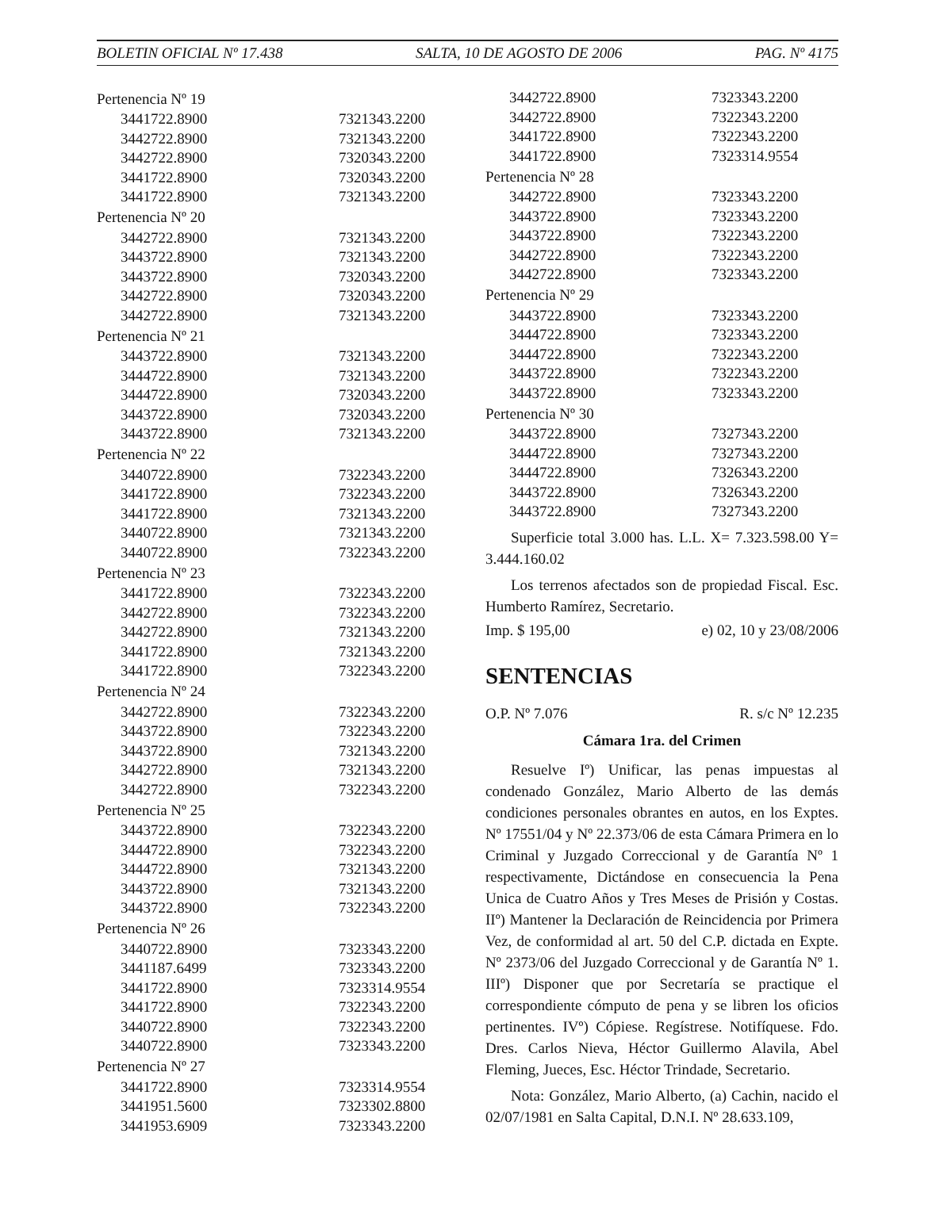BOLETIN OFICIAL Nº 17.438 SALTA, 10 DE AGOSTO DE 2006 PAG. Nº 4175
| Pertenencia Nº 19 | |
| 3441722.8900 | 7321343.2200 |
| 3442722.8900 | 7321343.2200 |
| 3442722.8900 | 7320343.2200 |
| 3441722.8900 | 7320343.2200 |
| 3441722.8900 | 7321343.2200 |
| Pertenencia Nº 20 | |
| 3442722.8900 | 7321343.2200 |
| 3443722.8900 | 7321343.2200 |
| 3443722.8900 | 7320343.2200 |
| 3442722.8900 | 7320343.2200 |
| 3442722.8900 | 7321343.2200 |
| Pertenencia Nº 21 | |
| 3443722.8900 | 7321343.2200 |
| 3444722.8900 | 7321343.2200 |
| 3444722.8900 | 7320343.2200 |
| 3443722.8900 | 7320343.2200 |
| 3443722.8900 | 7321343.2200 |
| Pertenencia Nº 22 | |
| 3440722.8900 | 7322343.2200 |
| 3441722.8900 | 7322343.2200 |
| 3441722.8900 | 7321343.2200 |
| 3440722.8900 | 7321343.2200 |
| 3440722.8900 | 7322343.2200 |
| Pertenencia Nº 23 | |
| 3441722.8900 | 7322343.2200 |
| 3442722.8900 | 7322343.2200 |
| 3442722.8900 | 7321343.2200 |
| 3441722.8900 | 7321343.2200 |
| 3441722.8900 | 7322343.2200 |
| Pertenencia Nº 24 | |
| 3442722.8900 | 7322343.2200 |
| 3443722.8900 | 7322343.2200 |
| 3443722.8900 | 7321343.2200 |
| 3442722.8900 | 7321343.2200 |
| 3442722.8900 | 7322343.2200 |
| Pertenencia Nº 25 | |
| 3443722.8900 | 7322343.2200 |
| 3444722.8900 | 7322343.2200 |
| 3444722.8900 | 7321343.2200 |
| 3443722.8900 | 7321343.2200 |
| 3443722.8900 | 7322343.2200 |
| Pertenencia Nº 26 | |
| 3440722.8900 | 7323343.2200 |
| 3441187.6499 | 7323343.2200 |
| 3441722.8900 | 7323314.9554 |
| 3441722.8900 | 7322343.2200 |
| 3440722.8900 | 7322343.2200 |
| 3440722.8900 | 7323343.2200 |
| Pertenencia Nº 27 | |
| 3441722.8900 | 7323314.9554 |
| 3441951.5600 | 7323302.8800 |
| 3441953.6909 | 7323343.2200 |
| 3442722.8900 | 7323343.2200 |
| 3442722.8900 | 7322343.2200 |
| 3441722.8900 | 7322343.2200 |
| 3441722.8900 | 7323314.9554 |
| Pertenencia Nº 28 | |
| 3442722.8900 | 7323343.2200 |
| 3443722.8900 | 7323343.2200 |
| 3443722.8900 | 7322343.2200 |
| 3442722.8900 | 7322343.2200 |
| 3442722.8900 | 7323343.2200 |
| Pertenencia Nº 29 | |
| 3443722.8900 | 7323343.2200 |
| 3444722.8900 | 7323343.2200 |
| 3444722.8900 | 7322343.2200 |
| 3443722.8900 | 7322343.2200 |
| 3443722.8900 | 7323343.2200 |
| Pertenencia Nº 30 | |
| 3443722.8900 | 7327343.2200 |
| 3444722.8900 | 7327343.2200 |
| 3444722.8900 | 7326343.2200 |
| 3443722.8900 | 7326343.2200 |
| 3443722.8900 | 7327343.2200 |
Superficie total 3.000 has. L.L. X= 7.323.598.00 Y= 3.444.160.02
Los terrenos afectados son de propiedad Fiscal. Esc. Humberto Ramírez, Secretario.
Imp. $ 195,00 e) 02, 10 y 23/08/2006
SENTENCIAS
O.P. Nº 7.076 R. s/c Nº 12.235
Cámara 1ra. del Crimen
Resuelve Iº) Unificar, las penas impuestas al condenado González, Mario Alberto de las demás condiciones personales obrantes en autos, en los Exptes. Nº 17551/04 y Nº 22.373/06 de esta Cámara Primera en lo Criminal y Juzgado Correccional y de Garantía Nº 1 respectivamente, Dictándose en consecuencia la Pena Unica de Cuatro Años y Tres Meses de Prisión y Costas. IIº) Mantener la Declaración de Reincidencia por Primera Vez, de conformidad al art. 50 del C.P. dictada en Expte. Nº 2373/06 del Juzgado Correccional y de Garantía Nº 1. IIIº) Disponer que por Secretaría se practique el correspondiente cómputo de pena y se libren los oficios pertinentes. IVº) Cópiese. Regístrese. Notifíquese. Fdo. Dres. Carlos Nieva, Héctor Guillermo Alavila, Abel Fleming, Jueces, Esc. Héctor Trindade, Secretario.
Nota: González, Mario Alberto, (a) Cachin, nacido el 02/07/1981 en Salta Capital, D.N.I. Nº 28.633.109,